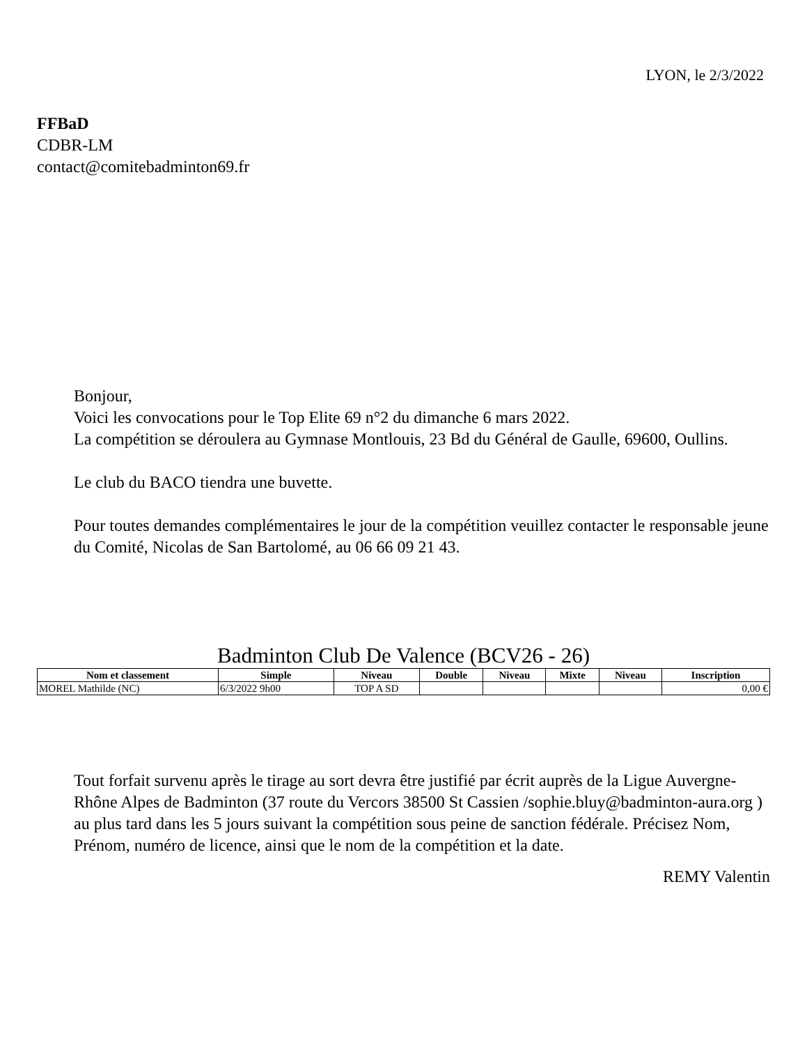LYON, le 2/3/2022
FFBaD
CDBR-LM
contact@comitebadminton69.fr
Bonjour,
Voici les convocations pour le Top Elite 69 n°2 du dimanche 6 mars 2022.
La compétition se déroulera au Gymnase Montlouis, 23 Bd du Général de Gaulle, 69600, Oullins.
Le club du BACO tiendra une buvette.
Pour toutes demandes complémentaires le jour de la compétition veuillez contacter le responsable jeune du Comité, Nicolas de San Bartolomé, au 06 66 09 21 43.
Badminton Club De Valence (BCV26 - 26)
| Nom et classement | Simple | Niveau | Double | Niveau | Mixte | Niveau | Inscription |
| --- | --- | --- | --- | --- | --- | --- | --- |
| MOREL Mathilde (NC) | 6/3/2022 9h00 | TOP A SD | | | | | 0,00 € |
Tout forfait survenu après le tirage au sort devra être justifié par écrit auprès de la Ligue Auvergne-Rhône Alpes de Badminton (37 route du Vercors 38500 St Cassien /sophie.bluy@badminton-aura.org ) au plus tard dans les 5 jours suivant la compétition sous peine de sanction fédérale. Précisez Nom, Prénom, numéro de licence, ainsi que le nom de la compétition et la date.
REMY Valentin